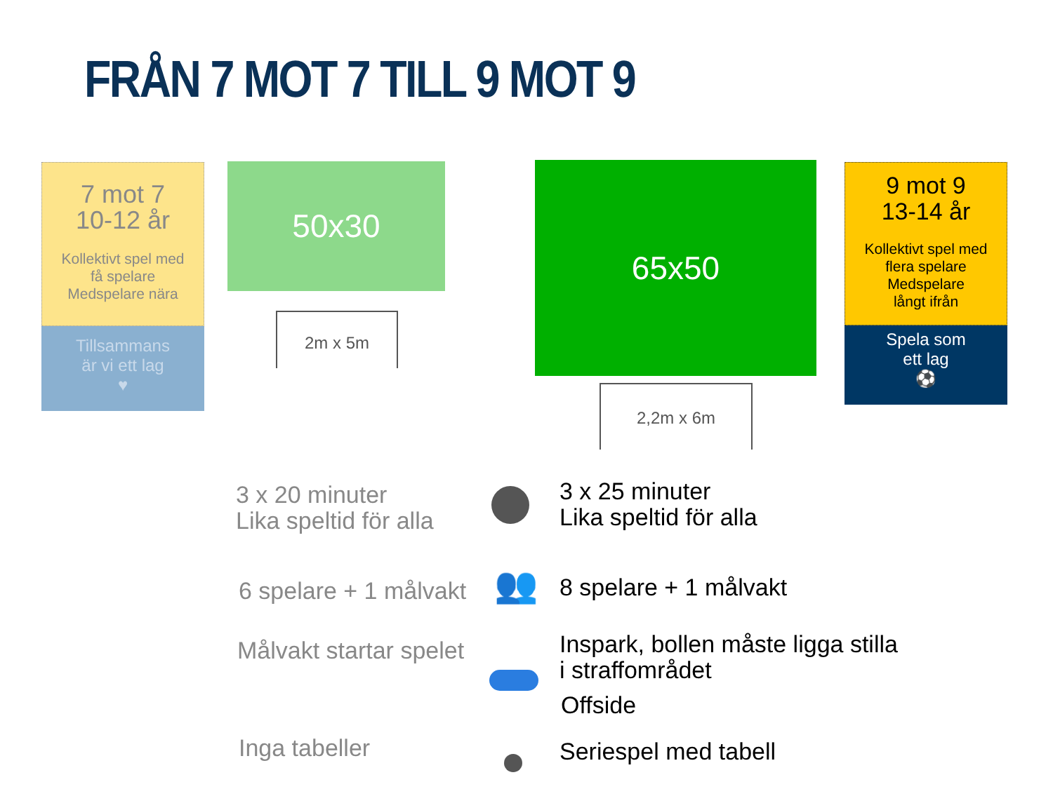FRÅN 7 MOT 7 TILL 9 MOT 9
7 mot 7
10-12 år
Kollektivt spel med
få spelare
Medspelare nära
Tillsammans
är vi ett lag
♥
50x30
2m x 5m
65x50
2,2m x 6m
9 mot 9
13-14 år
Kollektivt spel med
flera spelare
Medspelare
långt ifrån
Spela som
ett lag
⚽
3 x 20 minuter
Lika speltid för alla
3 x 25 minuter
Lika speltid för alla
6 spelare + 1 målvakt 👥 8 spelare + 1 målvakt
Målvakt startar spelet
Inspark, bollen måste ligga stilla
i straffområdet
Offside
Inga tabeller Seriespel med tabell